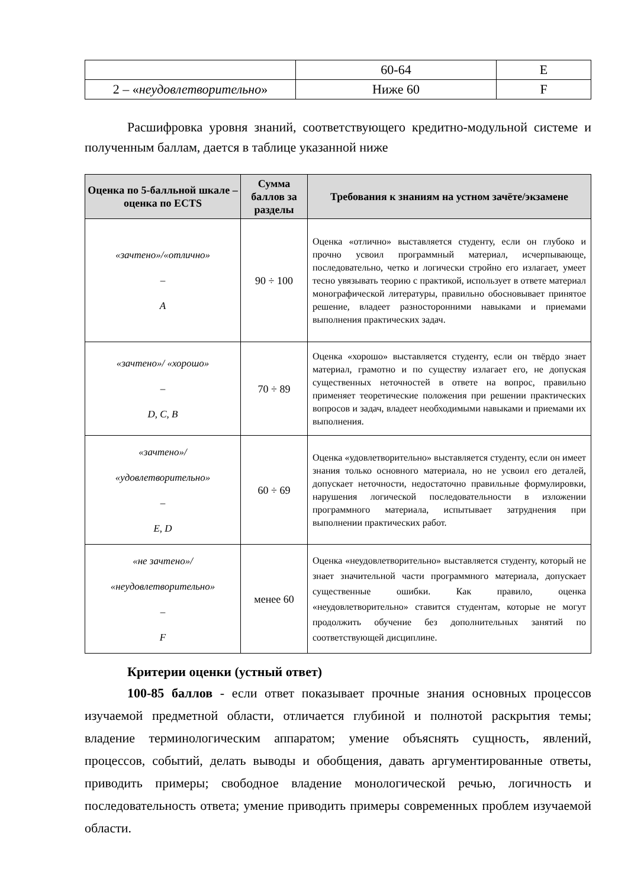| | 60-64 | E |
| 2 – « неудовлетворительно » | Ниже 60 | F |
Расшифровка уровня знаний, соответствующего кредитно-модульной системе и полученным баллам, дается в таблице указанной ниже
| Оценка по 5-балльной шкале – оценка по ECTS | Сумма баллов за разделы | Требования к знаниям на устном зачёте/экзамене |
| --- | --- | --- |
| «зачтено»/«отлично» – A | 90 ÷ 100 | Оценка «отлично» выставляется студенту, если он глубоко и прочно усвоил программный материал, исчерпывающе, последовательно, четко и логически стройно его излагает, умеет тесно увязывать теорию с практикой, использует в ответе материал монографической литературы, правильно обосновывает принятое решение, владеет разносторонними навыками и приемами выполнения практических задач. |
| «зачтено»/ «хорошо» – D, C, B | 70 ÷ 89 | Оценка «хорошо» выставляется студенту, если он твёрдо знает материал, грамотно и по существу излагает его, не допуская существенных неточностей в ответе на вопрос, правильно применяет теоретические положения при решении практических вопросов и задач, владеет необходимыми навыками и приемами их выполнения. |
| «зачтено»/ «удовлетворительно» – E, D | 60 ÷ 69 | Оценка «удовлетворительно» выставляется студенту, если он имеет знания только основного материала, но не усвоил его деталей, допускает неточности, недостаточно правильные формулировки, нарушения логической последовательности в изложении программного материала, испытывает затруднения при выполнении практических работ. |
| «не зачтено»/ «неудовлетворительно» – F | менее 60 | Оценка «неудовлетворительно» выставляется студенту, который не знает значительной части программного материала, допускает существенные ошибки. Как правило, оценка «неудовлетворительно» ставится студентам, которые не могут продолжить обучение без дополнительных занятий по соответствующей дисциплине. |
Критерии оценки (устный ответ)
100-85 баллов - если ответ показывает прочные знания основных процессов изучаемой предметной области, отличается глубиной и полнотой раскрытия темы; владение терминологическим аппаратом; умение объяснять сущность, явлений, процессов, событий, делать выводы и обобщения, давать аргументированные ответы, приводить примеры; свободное владение монологической речью, логичность и последовательность ответа; умение приводить примеры современных проблем изучаемой области.